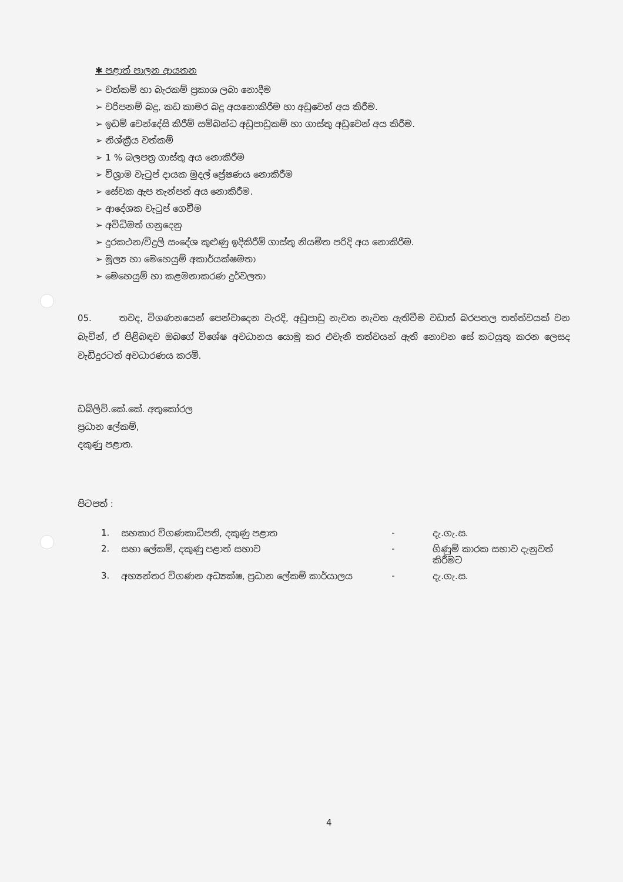✱ පළාත් පාලන ආයතන
➢ වත්කම් හා බැරකම් ප්‍රකාශ ලබා නොදීම
➢ වරිපනම් බදු, කඩ කාමර බදු අයනොකිරීම හා අඩුවෙන් අය කිරීම.
➢ ඉඩම් වෙන්දේසි කිරීම් සම්බන්ධ අඩුපාඩුකම් හා ගාස්තු අඩුවෙන් අය කිරීම.
➢ නිශ්ක්‍රීය වත්කම්
➢ 1 % බලපත්‍ර ගාස්තු අය නොකිරීම
➢ විශ්‍රාම වැටුප් දායක මුදල් ප්‍රේෂණය නොකිරීම
➢ සේවක ඇප තැන්පත් අය නොකිරීම.
➢ ආදේශක වැටුප් ගෙවීම
➢ අවිධිමත් ගනුදෙනු
➢ දුරකථන/විදුලි සංදේශ කුළුණු ඉදිකිරීම් ගාස්තු නියමිත පරිදි අය නොකිරීම.
➢ මූල්‍ය හා මෙහෙයුම් අකාර්යක්ෂමතා
➢ මෙහෙයුම් හා කළමනාකරණ දුර්වලතා
05. තවද, විගණනයෙන් පෙන්වාදෙන වැරදි, අඩුපාඩු නැවත නැවත ඇතිවීම වඩාත් බරපතල තත්ත්වයක් වන බැවින්, ඒ පිළිබඳව ඔබගේ විශේෂ අවධානය යොමු කර එවැනි තත්වයන් ඇති නොවන සේ කටයුතු කරන ලෙසද වැඩිදුරටත් අවධාරණය කරමි.
ඩබ්ලිව්.කේ.කේ. අතුකෝරල
ප්‍රධාන ලේකම්,
දකුණු පළාත.
පිටපත් :
| 1. | සහකාර විගණකාධිපති, දකුණු පළාත | - | දැ.ගැ.ස. |
| 2. | සභා ලේකම්, දකුණු පළාත් සභාව | - | ගිණුම් කාරක සභාව දැනුවත් කිරීමට |
| 3. | අභ්‍යන්තර විගණන අධ්‍යක්ෂ, ප්‍රධාන ලේකම් කාර්යාලය | - | දැ.ගැ.ස. |
4